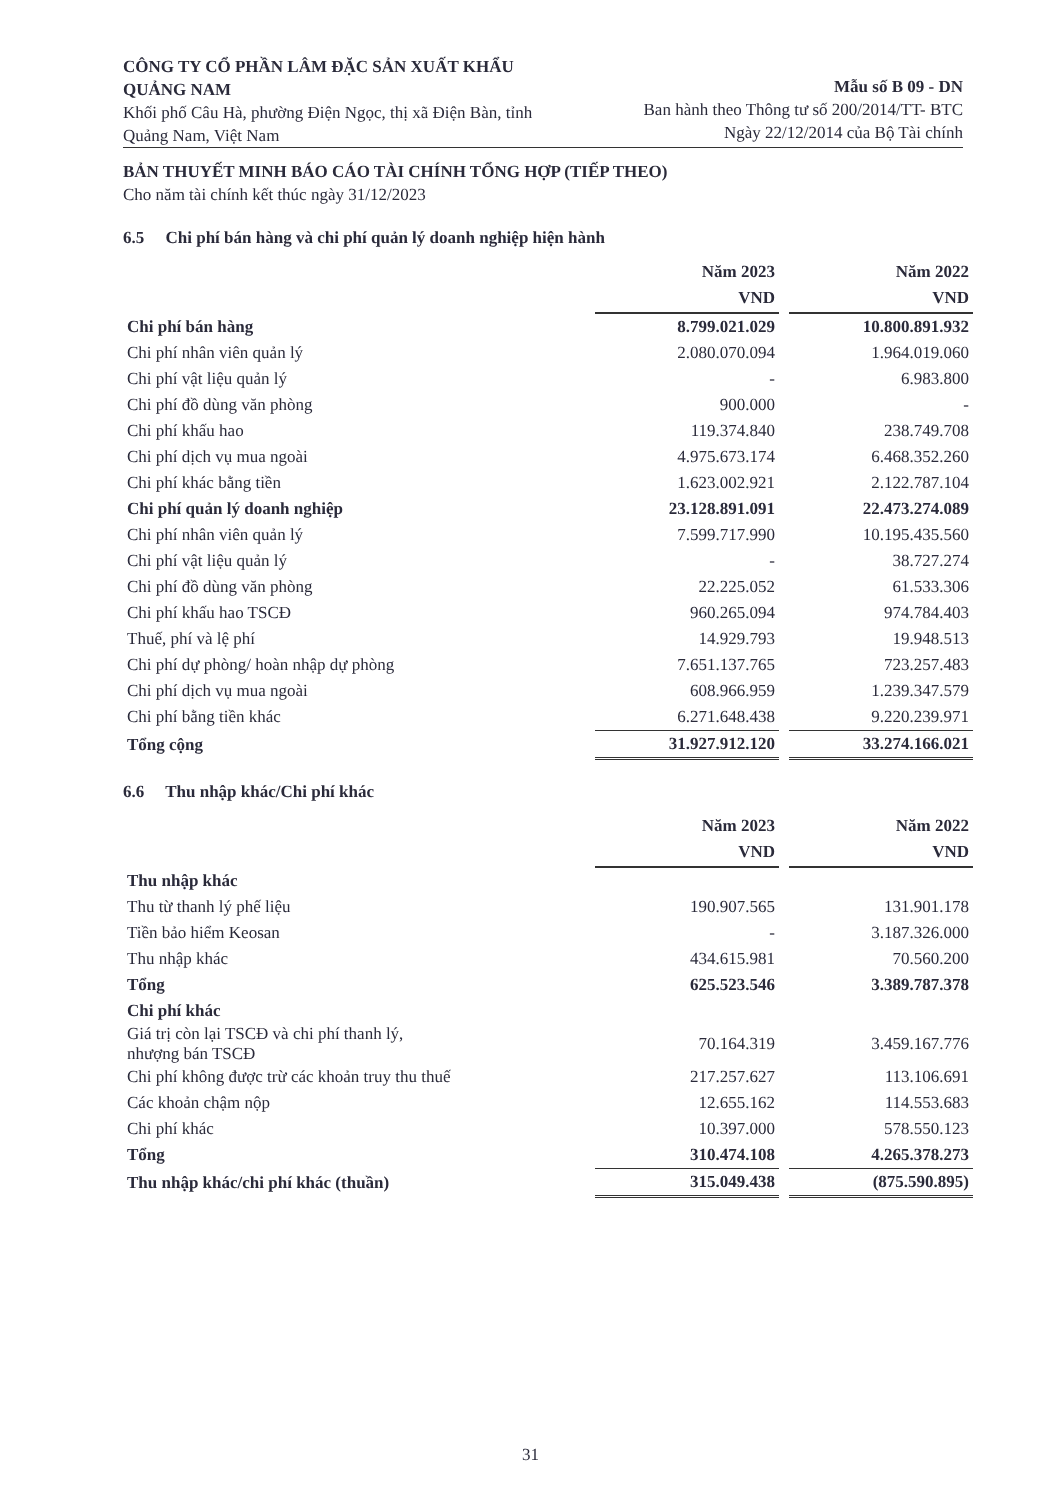CÔNG TY CỔ PHẦN LÂM ĐẶC SẢN XUẤT KHẨU QUẢNG NAM
Khối phố Câu Hà, phường Điện Ngọc, thị xã Điện Bàn, tỉnh Quảng Nam, Việt Nam
Mẫu số B 09 - DN
Ban hành theo Thông tư số 200/2014/TT- BTC
Ngày 22/12/2014 của Bộ Tài chính
BẢN THUYẾT MINH BÁO CÁO TÀI CHÍNH TỔNG HỢP (TIẾP THEO)
Cho năm tài chính kết thúc ngày 31/12/2023
6.5 Chi phí bán hàng và chi phí quản lý doanh nghiệp hiện hành
| | Năm 2023 VND | | Năm 2022 VND |
| Chi phí bán hàng | 8.799.021.029 | | 10.800.891.932 |
| Chi phí nhân viên quản lý | 2.080.070.094 | | 1.964.019.060 |
| Chi phí vật liệu quản lý | - | | 6.983.800 |
| Chi phí đồ dùng văn phòng | 900.000 | | - |
| Chi phí khấu hao | 119.374.840 | | 238.749.708 |
| Chi phí dịch vụ mua ngoài | 4.975.673.174 | | 6.468.352.260 |
| Chi phí khác bằng tiền | 1.623.002.921 | | 2.122.787.104 |
| Chi phí quản lý doanh nghiệp | 23.128.891.091 | | 22.473.274.089 |
| Chi phí nhân viên quản lý | 7.599.717.990 | | 10.195.435.560 |
| Chi phí vật liệu quản lý | - | | 38.727.274 |
| Chi phí đồ dùng văn phòng | 22.225.052 | | 61.533.306 |
| Chi phí khấu hao TSCĐ | 960.265.094 | | 974.784.403 |
| Thuế, phí và lệ phí | 14.929.793 | | 19.948.513 |
| Chi phí dự phòng/ hoàn nhập dự phòng | 7.651.137.765 | | 723.257.483 |
| Chi phí dịch vụ mua ngoài | 608.966.959 | | 1.239.347.579 |
| Chi phí bằng tiền khác | 6.271.648.438 | | 9.220.239.971 |
| Tổng cộng | 31.927.912.120 | | 33.274.166.021 |
6.6 Thu nhập khác/Chi phí khác
| | Năm 2023 VND | | Năm 2022 VND |
| Thu nhập khác | | | |
| Thu từ thanh lý phế liệu | 190.907.565 | | 131.901.178 |
| Tiền bảo hiểm Keosan | - | | 3.187.326.000 |
| Thu nhập khác | 434.615.981 | | 70.560.200 |
| Tổng | 625.523.546 | | 3.389.787.378 |
| Chi phí khác | | | |
| Giá trị còn lại TSCĐ và chi phí thanh lý, nhượng bán TSCĐ | 70.164.319 | | 3.459.167.776 |
| Chi phí không được trừ các khoản truy thu thuế | 217.257.627 | | 113.106.691 |
| Các khoản chậm nộp | 12.655.162 | | 114.553.683 |
| Chi phí khác | 10.397.000 | | 578.550.123 |
| Tổng | 310.474.108 | | 4.265.378.273 |
| Thu nhập khác/chi phí khác (thuần) | 315.049.438 | | (875.590.895) |
31